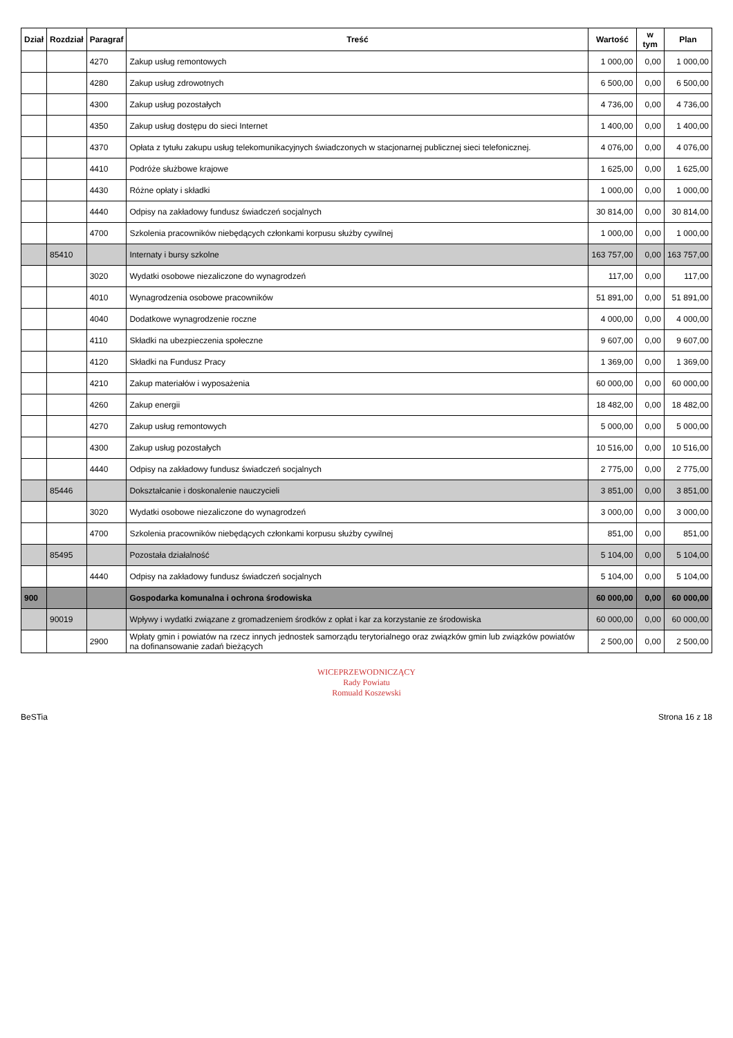| Dział | Rozdział | Paragraf | Treść | Wartość | w tym | Plan |
| --- | --- | --- | --- | --- | --- | --- |
| | | 4270 | Zakup usług remontowych | 1 000,00 | 0,00 | 1 000,00 |
| | | 4280 | Zakup usług zdrowotnych | 6 500,00 | 0,00 | 6 500,00 |
| | | 4300 | Zakup usług pozostałych | 4 736,00 | 0,00 | 4 736,00 |
| | | 4350 | Zakup usług dostępu do sieci Internet | 1 400,00 | 0,00 | 1 400,00 |
| | | 4370 | Opłata z tytułu zakupu usług telekomunikacyjnych świadczonych w stacjonarnej publicznej sieci telefonicznej. | 4 076,00 | 0,00 | 4 076,00 |
| | | 4410 | Podróże służbowe krajowe | 1 625,00 | 0,00 | 1 625,00 |
| | | 4430 | Różne opłaty i składki | 1 000,00 | 0,00 | 1 000,00 |
| | | 4440 | Odpisy na zakładowy fundusz świadczeń socjalnych | 30 814,00 | 0,00 | 30 814,00 |
| | | 4700 | Szkolenia pracowników niebędących członkami korpusu służby cywilnej | 1 000,00 | 0,00 | 1 000,00 |
| | 85410 | | Internaty i bursy szkolne | 163 757,00 | 0,00 | 163 757,00 |
| | | 3020 | Wydatki osobowe niezaliczone do wynagrodzeń | 117,00 | 0,00 | 117,00 |
| | | 4010 | Wynagrodzenia osobowe pracowników | 51 891,00 | 0,00 | 51 891,00 |
| | | 4040 | Dodatkowe wynagrodzenie roczne | 4 000,00 | 0,00 | 4 000,00 |
| | | 4110 | Składki na ubezpieczenia społeczne | 9 607,00 | 0,00 | 9 607,00 |
| | | 4120 | Składki na Fundusz Pracy | 1 369,00 | 0,00 | 1 369,00 |
| | | 4210 | Zakup materiałów i wyposażenia | 60 000,00 | 0,00 | 60 000,00 |
| | | 4260 | Zakup energii | 18 482,00 | 0,00 | 18 482,00 |
| | | 4270 | Zakup usług remontowych | 5 000,00 | 0,00 | 5 000,00 |
| | | 4300 | Zakup usług pozostałych | 10 516,00 | 0,00 | 10 516,00 |
| | | 4440 | Odpisy na zakładowy fundusz świadczeń socjalnych | 2 775,00 | 0,00 | 2 775,00 |
| | 85446 | | Dokształcanie i doskonalenie nauczycieli | 3 851,00 | 0,00 | 3 851,00 |
| | | 3020 | Wydatki osobowe niezaliczone do wynagrodzeń | 3 000,00 | 0,00 | 3 000,00 |
| | | 4700 | Szkolenia pracowników niebędących członkami korpusu służby cywilnej | 851,00 | 0,00 | 851,00 |
| | 85495 | | Pozostała działalność | 5 104,00 | 0,00 | 5 104,00 |
| | | 4440 | Odpisy na zakładowy fundusz świadczeń socjalnych | 5 104,00 | 0,00 | 5 104,00 |
| 900 | | | Gospodarka komunalna i ochrona środowiska | 60 000,00 | 0,00 | 60 000,00 |
| | 90019 | | Wpływy i wydatki związane z gromadzeniem środków z opłat i kar za korzystanie ze środowiska | 60 000,00 | 0,00 | 60 000,00 |
| | | 2900 | Wpłaty gmin i powiatów na rzecz innych jednostek samorządu terytorialnego oraz związków gmin lub związków powiatów na dofinansowanie zadań bieżących | 2 500,00 | 0,00 | 2 500,00 |
WICEPRZEWODNICZĄCY
Rady Powiatu
Romuald Koszewski
BeSTia Strona 16 z 18